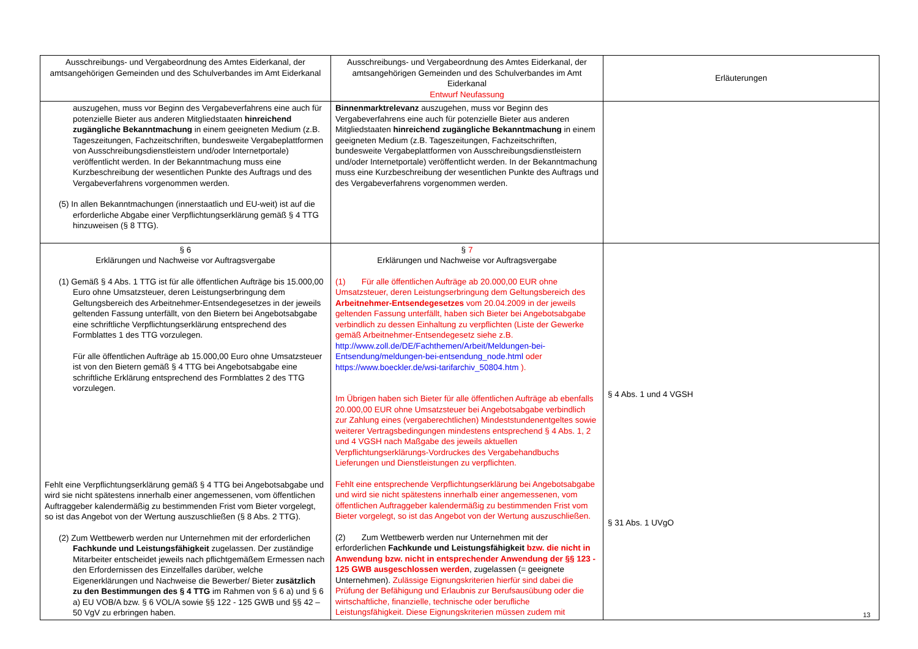| Ausschreibungs- und Vergabeordnung des Amtes Eiderkanal, der amtsangehörigen Gemeinden und des Schulverbandes im Amt Eiderkanal | Ausschreibungs- und Vergabeordnung des Amtes Eiderkanal, der amtsangehörigen Gemeinden und des Schulverbandes im Amt Eiderkanal Entwurf Neufassung | Erläuterungen |
| --- | --- | --- |
| auszugehen, muss vor Beginn des Vergabeverfahrens eine auch für potenzielle Bieter aus anderen Mitgliedstaaten hinreichend zugängliche Bekanntmachung in einem geeigneten Medium (z.B. Tageszeitungen, Fachzeitschriften, bundesweite Vergabeplattformen von Ausschreibungsdienstleistern und/oder Internetportale) veröffentlicht werden. In der Bekanntmachung muss eine Kurzbeschreibung der wesentlichen Punkte des Auftrags und des Vergabeverfahrens vorgenommen werden. (5) In allen Bekanntmachungen (innerstaatlich und EU-weit) ist auf die erforderliche Abgabe einer Verpflichtungserklärung gemäß § 4 TTG hinzuweisen (§ 8 TTG). | Binnenmarktrelevanz auszugehen, muss vor Beginn des Vergabeverfahrens eine auch für potenzielle Bieter aus anderen Mitgliedstaaten hinreichend zugängliche Bekanntmachung in einem geeigneten Medium (z.B. Tageszeitungen, Fachzeitschriften, bundesweite Vergabeplattformen von Ausschreibungsdienstleistern und/oder Internetportale) veröffentlicht werden. In der Bekanntmachung muss eine Kurzbeschreibung der wesentlichen Punkte des Auftrags und des Vergabeverfahrens vorgenommen werden. | |
| § 6 Erklärungen und Nachweise vor Auftragsvergabe (1) Gemäß § 4 Abs. 1 TTG ist für alle öffentlichen Aufträge bis 15.000,00 Euro ohne Umsatzsteuer, deren Leistungserbringung dem Geltungsbereich des Arbeitnehmer-Entsendegesetzes in der jeweils geltenden Fassung unterfällt, von den Bietern bei Angebotsabgabe eine schriftliche Verpflichtungserklärung entsprechend des Formblattes 1 des TTG vorzulegen. Für alle öffentlichen Aufträge ab 15.000,00 Euro ohne Umsatzsteuer ist von den Bietern gemäß § 4 TTG bei Angebotsabgabe eine schriftliche Erklärung entsprechend des Formblattes 2 des TTG vorzulegen. Fehlt eine Verpflichtungserklärung gemäß § 4 TTG bei Angebotsabgabe und wird sie nicht spätestens innerhalb einer angemessenen, vom öffentlichen Auftraggeber kalendermäßig zu bestimmenden Frist vom Bieter vorgelegt, so ist das Angebot von der Wertung auszuschließen (§ 8 Abs. 2 TTG). (2) Zum Wettbewerb werden nur Unternehmen mit der erforderlichen Fachkunde und Leistungsfähigkeit zugelassen. Der zuständige Mitarbeiter entscheidet jeweils nach pflichtgemäßem Ermessen nach den Erfordernissen des Einzelfalles darüber, welche Eigenerklärungen und Nachweise die Bewerber/ Bieter zusätzlich zu den Bestimmungen des § 4 TTG im Rahmen von § 6 a) und § 6 a) EU VOB/A bzw. § 6 VOL/A sowie §§ 122 - 125 GWB und §§ 42 – 50 VgV zu erbringen haben. | § 7 Erklärungen und Nachweise vor Auftragsvergabe (1) Für alle öffentlichen Aufträge ab 20.000,00 EUR ohne Umsatzsteuer, deren Leistungserbringung dem Geltungsbereich des Arbeitnehmer-Entsendegesetzes vom 20.04.2009 in der jeweils geltenden Fassung unterfällt, haben sich Bieter bei Angebotsabgabe verbindlich zu dessen Einhaltung zu verpflichten (Liste der Gewerke gemäß Arbeitnehmer-Entsendegesetz siehe z.B. http://www.zoll.de/DE/Fachthemen/Arbeit/Meldungen-bei-Entsendung/meldungen-bei-entsendung_node.html oder https://www.boeckler.de/wsi-tarifarchiv_50804.htm ). Im Übrigen haben sich Bieter für alle öffentlichen Aufträge ab ebenfalls 20.000,00 EUR ohne Umsatzsteuer bei Angebotsabgabe verbindlich zur Zahlung eines (vergaberechtlichen) Mindeststundenentgeltes sowie weiterer Vertragsbedingungen mindestens entsprechend § 4 Abs. 1, 2 und 4 VGSH nach Maßgabe des jeweils aktuellen Verpflichtungserklärungs-Vordruckes des Vergabehandbuchs Lieferungen und Dienstleistungen zu verpflichten. Fehlt eine entsprechende Verpflichtungserklärung bei Angebotsabgabe und wird sie nicht spätestens innerhalb einer angemessenen, vom öffentlichen Auftraggeber kalendermäßig zu bestimmenden Frist vom Bieter vorgelegt, so ist das Angebot von der Wertung auszuschließen. (2) Zum Wettbewerb werden nur Unternehmen mit der erforderlichen Fachkunde und Leistungsfähigkeit bzw. die nicht in Anwendung bzw. nicht in entsprechender Anwendung der §§ 123 - 125 GWB ausgeschlossen werden , zugelassen (= geeignete Unternehmen). Zulässige Eignungskriterien hierfür sind dabei die Prüfung der Befähigung und Erlaubnis zur Berufsausübung oder die wirtschaftliche, finanzielle, technische oder berufliche Leistungsfähigkeit. Diese Eignungskriterien müssen zudem mit | § 4 Abs. 1 und 4 VGSH § 31 Abs. 1 UVgO |
13